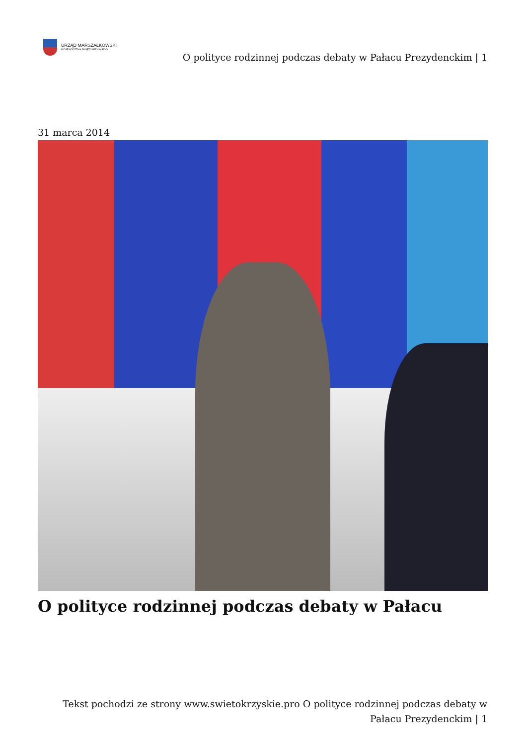URZĄD MARSZAŁKOWSKI
WOJEWÓDZTWA ŚWIĘTOKRZYSKIEGO
O polityce rodzinnej podczas debaty w Pałacu Prezydenckim | 1
31 marca 2014
O polityce rodzinnej podczas debaty w Pałacu
Tekst pochodzi ze strony www.swietokrzyskie.pro O polityce rodzinnej podczas debaty w Pałacu Prezydenckim | 1